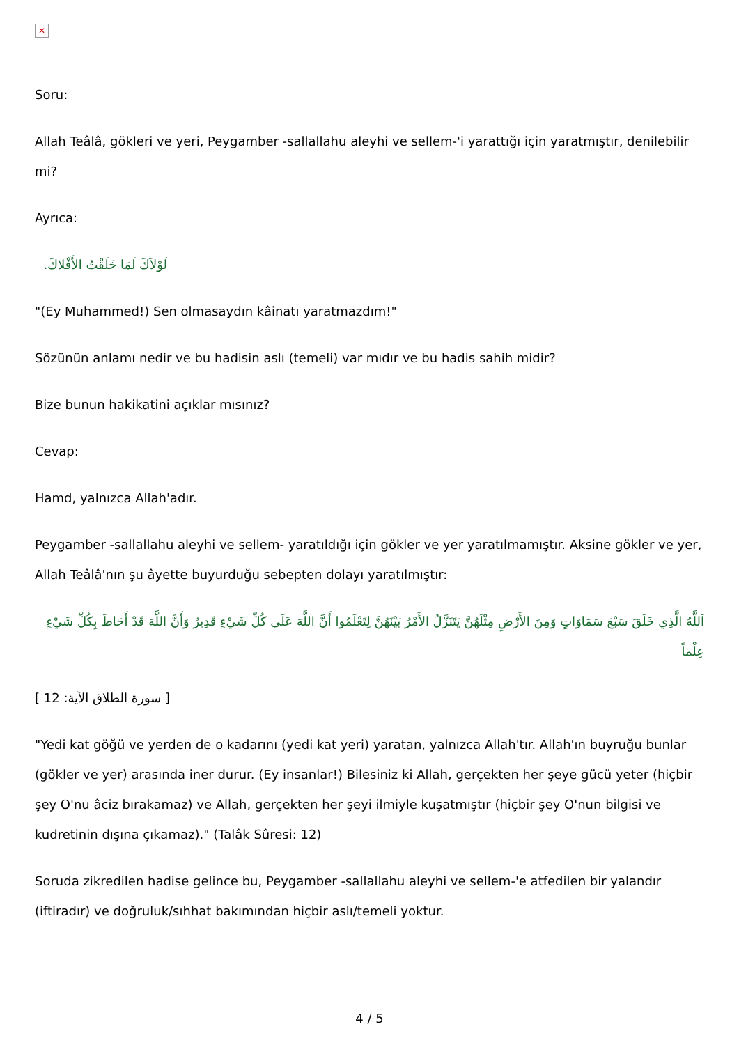✕
Soru:
Allah Teâlâ, gökleri ve yeri, Peygamber -sallallahu aleyhi ve sellem-'i yarattığı için yaratmıştır, denilebilir mi?
Ayrıca:
لَوْلاَكَ لَمَا خَلَقْتُ الأَفْلاكَ.
"(Ey Muhammed!) Sen olmasaydın kâinatı yaratmazdım!"
Sözünün anlamı nedir ve bu hadisin aslı (temeli) var mıdır ve bu hadis sahih midir?
Bize bunun hakikatini açıklar mısınız?
Cevap:
Hamd, yalnızca Allah'adır.
Peygamber -sallallahu aleyhi ve sellem- yaratıldığı için gökler ve yer yaratılmamıştır. Aksine gökler ve yer, Allah Teâlâ'nın şu âyette buyurduğu sebepten dolayı yaratılmıştır:
اَللَّهُ الَّذِي خَلَقَ سَبْعَ سَمَاوَاتٍ وَمِنَ الأَرْضِ مِثْلَهُنَّ يَتَنَزَّلُ الأَمْرُ بَيْنَهُنَّ لِتَعْلَمُوا أَنَّ اللَّهَ عَلَى كُلِّ شَيْءٍ قَدِيرٌ وَأَنَّ اللَّهَ قَدْ أَحَاطَ بِكُلِّ شَيْءٍ عِلْماً
[ سورة الطلاق الآية: 12 ]
"Yedi kat göğü ve yerden de o kadarını (yedi kat yeri) yaratan, yalnızca Allah'tır. Allah'ın buyruğu bunlar (gökler ve yer) arasında iner durur. (Ey insanlar!) Bilesiniz ki Allah, gerçekten her şeye gücü yeter (hiçbir şey O'nu âciz bırakamaz) ve Allah, gerçekten her şeyi ilmiyle kuşatmıştır (hiçbir şey O'nun bilgisi ve kudretinin dışına çıkamaz)." (Talâk Sûresi: 12)
Soruda zikredilen hadise gelince bu, Peygamber -sallallahu aleyhi ve sellem-'e atfedilen bir yalandır (iftiradır) ve doğruluk/sıhhat bakımından hiçbir aslı/temeli yoktur.
4 / 5